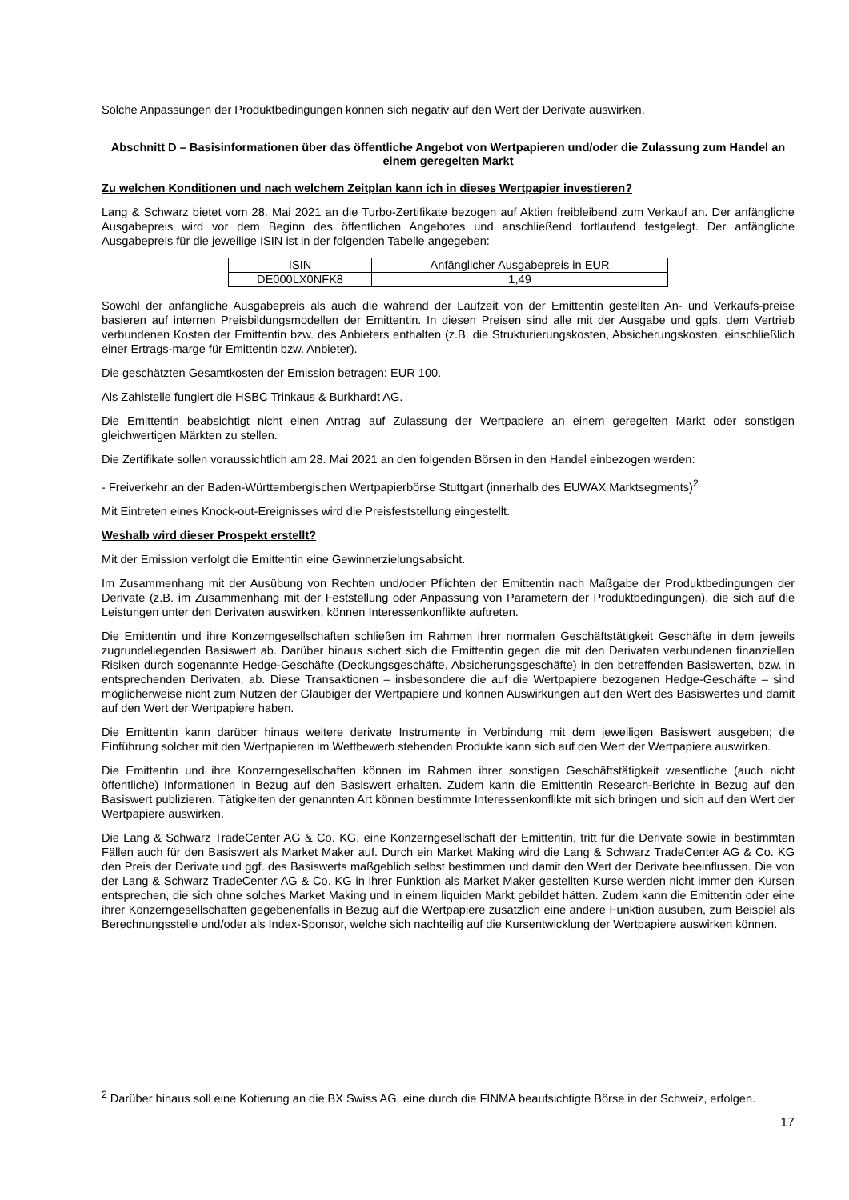Solche Anpassungen der Produktbedingungen können sich negativ auf den Wert der Derivate auswirken.
Abschnitt D – Basisinformationen über das öffentliche Angebot von Wertpapieren und/oder die Zulassung zum Handel an einem geregelten Markt
Zu welchen Konditionen und nach welchem Zeitplan kann ich in dieses Wertpapier investieren?
Lang & Schwarz bietet vom 28. Mai 2021 an die Turbo-Zertifikate bezogen auf Aktien freibleibend zum Verkauf an. Der anfängliche Ausgabepreis wird vor dem Beginn des öffentlichen Angebotes und anschließend fortlaufend festgelegt. Der anfängliche Ausgabepreis für die jeweilige ISIN ist in der folgenden Tabelle angegeben:
| ISIN | Anfänglicher Ausgabepreis in EUR |
| DE000LX0NFK8 | 1,49 |
Sowohl der anfängliche Ausgabepreis als auch die während der Laufzeit von der Emittentin gestellten An- und Verkaufs-preise basieren auf internen Preisbildungsmodellen der Emittentin. In diesen Preisen sind alle mit der Ausgabe und ggfs. dem Vertrieb verbundenen Kosten der Emittentin bzw. des Anbieters enthalten (z.B. die Strukturierungskosten, Absicherungskosten, einschließlich einer Ertrags-marge für Emittentin bzw. Anbieter).
Die geschätzten Gesamtkosten der Emission betragen: EUR 100.
Als Zahlstelle fungiert die HSBC Trinkaus & Burkhardt AG.
Die Emittentin beabsichtigt nicht einen Antrag auf Zulassung der Wertpapiere an einem geregelten Markt oder sonstigen gleichwertigen Märkten zu stellen.
Die Zertifikate sollen voraussichtlich am 28. Mai 2021 an den folgenden Börsen in den Handel einbezogen werden:
- Freiverkehr an der Baden-Württembergischen Wertpapierbörse Stuttgart (innerhalb des EUWAX Marktsegments)<sup>2</sup>
Mit Eintreten eines Knock-out-Ereignisses wird die Preisfeststellung eingestellt.
Weshalb wird dieser Prospekt erstellt?
Mit der Emission verfolgt die Emittentin eine Gewinnerzielungsabsicht.
Im Zusammenhang mit der Ausübung von Rechten und/oder Pflichten der Emittentin nach Maßgabe der Produktbedingungen der Derivate (z.B. im Zusammenhang mit der Feststellung oder Anpassung von Parametern der Produktbedingungen), die sich auf die Leistungen unter den Derivaten auswirken, können Interessenkonflikte auftreten.
Die Emittentin und ihre Konzerngesellschaften schließen im Rahmen ihrer normalen Geschäftstätigkeit Geschäfte in dem jeweils zugrundeliegenden Basiswert ab. Darüber hinaus sichert sich die Emittentin gegen die mit den Derivaten verbundenen finanziellen Risiken durch sogenannte Hedge-Geschäfte (Deckungsgeschäfte, Absicherungsgeschäfte) in den betreffenden Basiswerten, bzw. in entsprechenden Derivaten, ab. Diese Transaktionen – insbesondere die auf die Wertpapiere bezogenen Hedge-Geschäfte – sind möglicherweise nicht zum Nutzen der Gläubiger der Wertpapiere und können Auswirkungen auf den Wert des Basiswertes und damit auf den Wert der Wertpapiere haben.
Die Emittentin kann darüber hinaus weitere derivate Instrumente in Verbindung mit dem jeweiligen Basiswert ausgeben; die Einführung solcher mit den Wertpapieren im Wettbewerb stehenden Produkte kann sich auf den Wert der Wertpapiere auswirken.
Die Emittentin und ihre Konzerngesellschaften können im Rahmen ihrer sonstigen Geschäftstätigkeit wesentliche (auch nicht öffentliche) Informationen in Bezug auf den Basiswert erhalten. Zudem kann die Emittentin Research-Berichte in Bezug auf den Basiswert publizieren. Tätigkeiten der genannten Art können bestimmte Interessenkonflikte mit sich bringen und sich auf den Wert der Wertpapiere auswirken.
Die Lang & Schwarz TradeCenter AG & Co. KG, eine Konzerngesellschaft der Emittentin, tritt für die Derivate sowie in bestimmten Fällen auch für den Basiswert als Market Maker auf. Durch ein Market Making wird die Lang & Schwarz TradeCenter AG & Co. KG den Preis der Derivate und ggf. des Basiswerts maßgeblich selbst bestimmen und damit den Wert der Derivate beeinflussen. Die von der Lang & Schwarz TradeCenter AG & Co. KG in ihrer Funktion als Market Maker gestellten Kurse werden nicht immer den Kursen entsprechen, die sich ohne solches Market Making und in einem liquiden Markt gebildet hätten. Zudem kann die Emittentin oder eine ihrer Konzerngesellschaften gegebenenfalls in Bezug auf die Wertpapiere zusätzlich eine andere Funktion ausüben, zum Beispiel als Berechnungsstelle und/oder als Index-Sponsor, welche sich nachteilig auf die Kursentwicklung der Wertpapiere auswirken können.
<sup>2</sup> Darüber hinaus soll eine Kotierung an die BX Swiss AG, eine durch die FINMA beaufsichtigte Börse in der Schweiz, erfolgen.
17